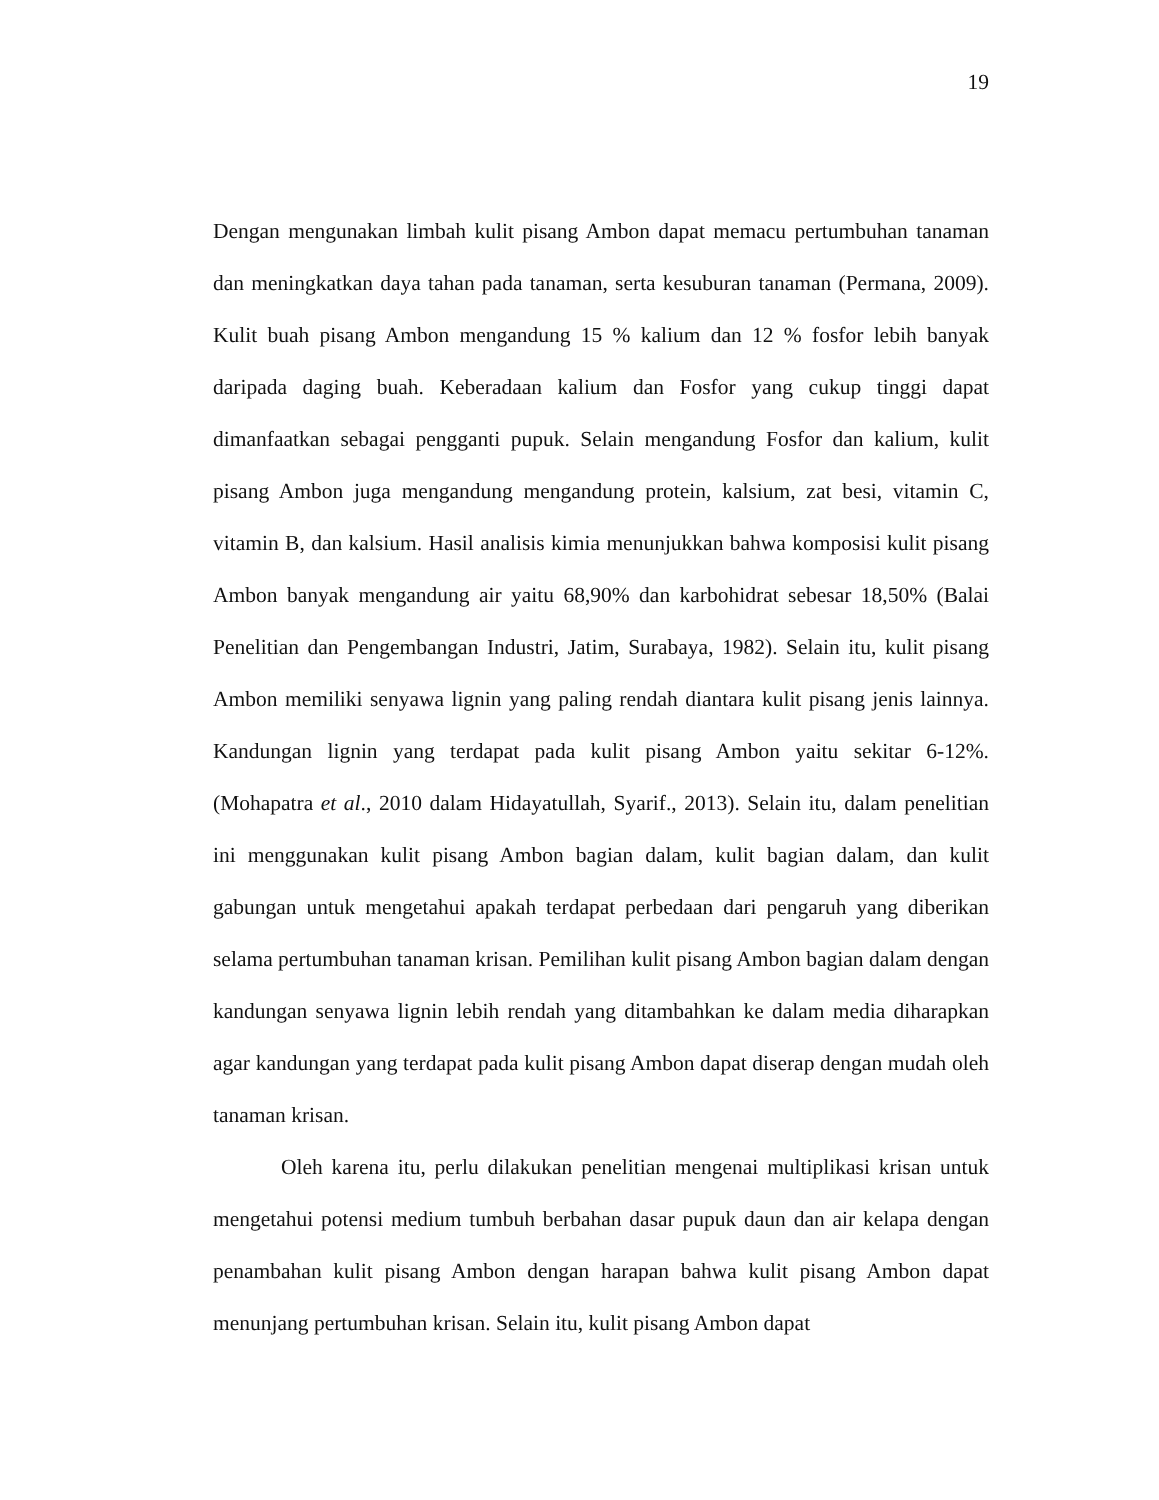19
Dengan mengunakan limbah kulit pisang Ambon dapat memacu pertumbuhan tanaman dan meningkatkan daya tahan pada tanaman, serta kesuburan tanaman (Permana, 2009). Kulit buah pisang Ambon mengandung 15 % kalium dan 12 % fosfor lebih banyak daripada daging buah. Keberadaan kalium dan Fosfor yang cukup tinggi dapat dimanfaatkan sebagai pengganti pupuk. Selain mengandung Fosfor dan kalium, kulit pisang Ambon juga mengandung mengandung protein, kalsium, zat besi, vitamin C, vitamin B, dan kalsium. Hasil analisis kimia menunjukkan bahwa komposisi kulit pisang Ambon banyak mengandung air yaitu 68,90% dan karbohidrat sebesar 18,50% (Balai Penelitian dan Pengembangan Industri, Jatim, Surabaya, 1982). Selain itu, kulit pisang Ambon memiliki senyawa lignin yang paling rendah diantara kulit pisang jenis lainnya. Kandungan lignin yang terdapat pada kulit pisang Ambon yaitu sekitar 6-12%. (Mohapatra et al., 2010 dalam Hidayatullah, Syarif., 2013). Selain itu, dalam penelitian ini menggunakan kulit pisang Ambon bagian dalam, kulit bagian dalam, dan kulit gabungan untuk mengetahui apakah terdapat perbedaan dari pengaruh yang diberikan selama pertumbuhan tanaman krisan. Pemilihan kulit pisang Ambon bagian dalam dengan kandungan senyawa lignin lebih rendah yang ditambahkan ke dalam media diharapkan agar kandungan yang terdapat pada kulit pisang Ambon dapat diserap dengan mudah oleh tanaman krisan.
Oleh karena itu, perlu dilakukan penelitian mengenai multiplikasi krisan untuk mengetahui potensi medium tumbuh berbahan dasar pupuk daun dan air kelapa dengan penambahan kulit pisang Ambon dengan harapan bahwa kulit pisang Ambon dapat menunjang pertumbuhan krisan. Selain itu, kulit pisang Ambon dapat